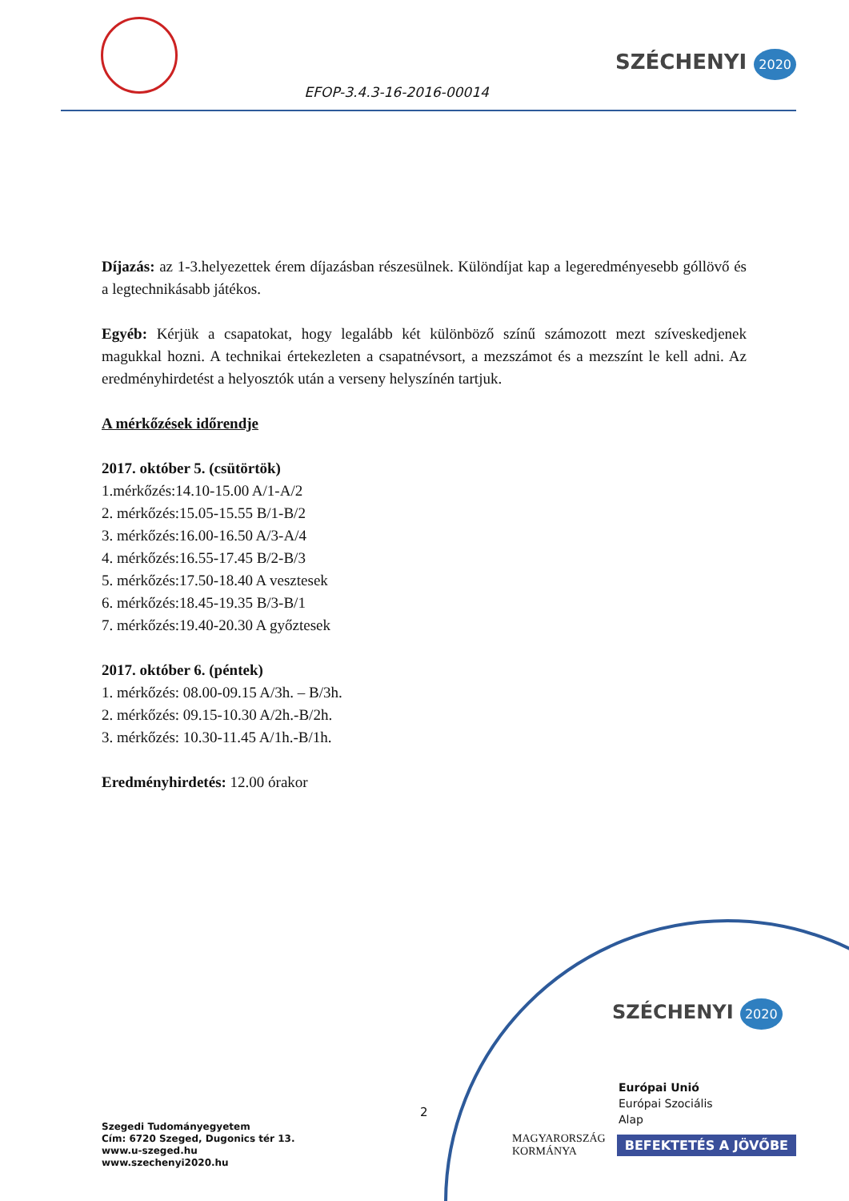EFOP-3.4.3-16-2016-00014
SZÉCHENYI 2020
Díjazás: az 1-3.helyezettek érem díjazásban részesülnek. Különdíjat kap a legeredményesebb góllövő és a legtechnikásabb játékos.
Egyéb: Kérjük a csapatokat, hogy legalább két különböző színű számozott mezt szíveskedjenek magukkal hozni. A technikai értekezleten a csapatnévsort, a mezszámot és a mezszínt le kell adni. Az eredményhirdetést a helyosztók után a verseny helyszínén tartjuk.
A mérkőzések időrendje
2017. október 5. (csütörtök)
1.mérkőzés:14.10-15.00 A/1-A/2
2. mérkőzés:15.05-15.55 B/1-B/2
3. mérkőzés:16.00-16.50 A/3-A/4
4. mérkőzés:16.55-17.45 B/2-B/3
5. mérkőzés:17.50-18.40 A vesztesek
6. mérkőzés:18.45-19.35 B/3-B/1
7. mérkőzés:19.40-20.30 A győztesek
2017. október 6. (péntek)
1. mérkőzés: 08.00-09.15 A/3h. – B/3h.
2. mérkőzés: 09.15-10.30 A/2h.-B/2h.
3. mérkőzés: 10.30-11.45 A/1h.-B/1h.
Eredményhirdetés: 12.00 órakor
2
Szegedi Tudományegyetem
Cím: 6720 Szeged, Dugonics tér 13.
www.u-szeged.hu
www.szechenyi2020.hu
SZÉCHENYI 2020
Európai Unió
Európai Szociális
Alap
MAGYARORSZÁG
KORMÁNYA
BEFEKTETÉS A JÖVŐBE